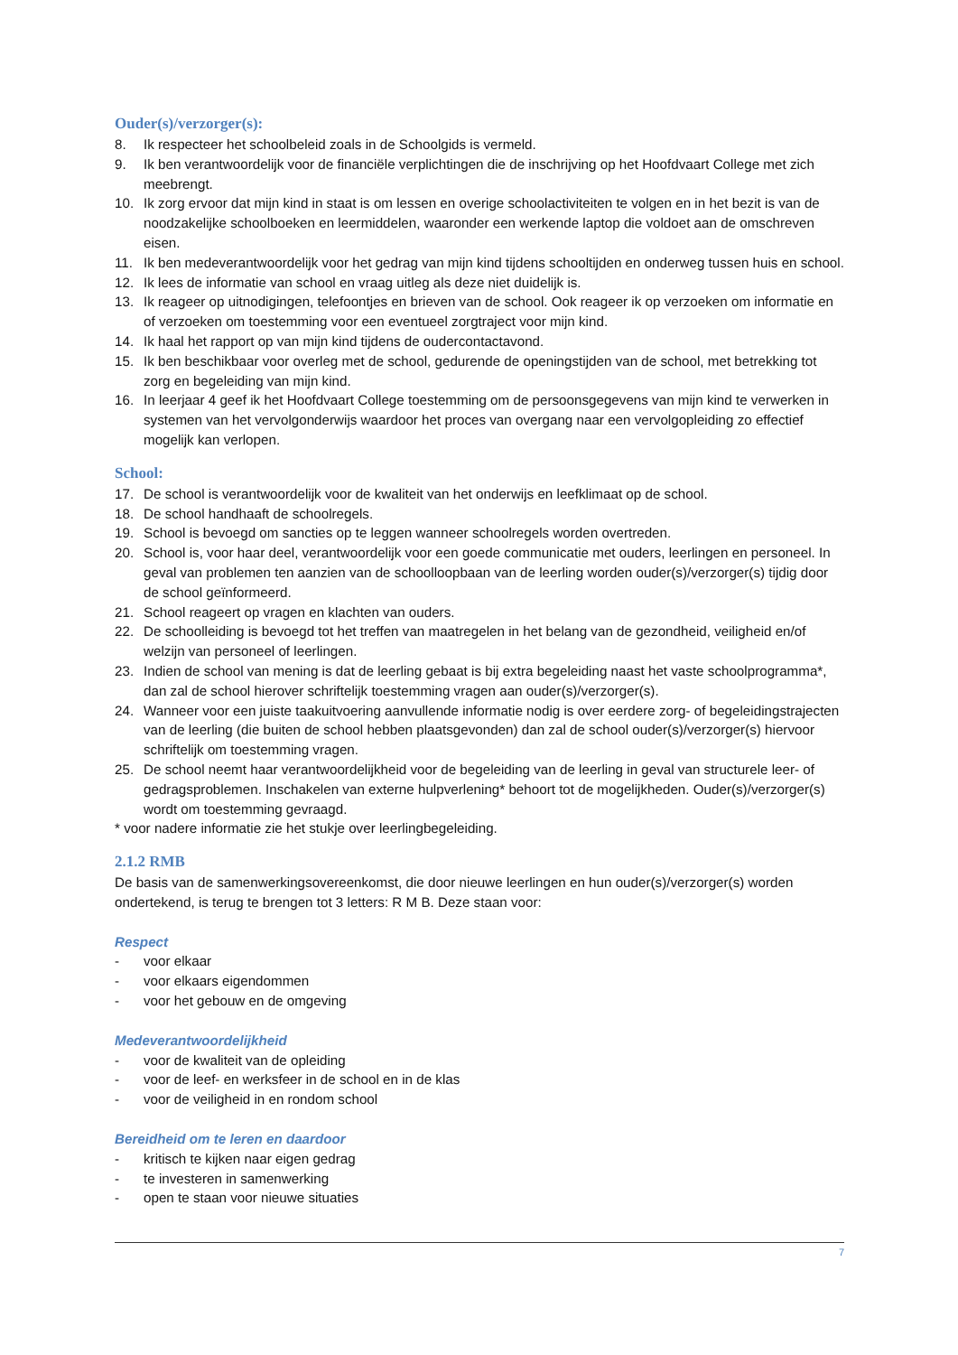Ouder(s)/verzorger(s):
8. Ik respecteer het schoolbeleid zoals in de Schoolgids is vermeld.
9. Ik ben verantwoordelijk voor de financiële verplichtingen die de inschrijving op het Hoofdvaart College met zich meebrengt.
10. Ik zorg ervoor dat mijn kind in staat is om lessen en overige schoolactiviteiten te volgen en in het bezit is van de noodzakelijke schoolboeken en leermiddelen, waaronder een werkende laptop die voldoet aan de omschreven eisen.
11. Ik ben medeverantwoordelijk voor het gedrag van mijn kind tijdens schooltijden en onderweg tussen huis en school.
12. Ik lees de informatie van school en vraag uitleg als deze niet duidelijk is.
13. Ik reageer op uitnodigingen, telefoontjes en brieven van de school. Ook reageer ik op verzoeken om informatie en of verzoeken om toestemming voor een eventueel zorgtraject voor mijn kind.
14. Ik haal het rapport op van mijn kind tijdens de oudercontactavond.
15. Ik ben beschikbaar voor overleg met de school, gedurende de openingstijden van de school, met betrekking tot zorg en begeleiding van mijn kind.
16. In leerjaar 4 geef ik het Hoofdvaart College toestemming om de persoonsgegevens van mijn kind te verwerken in systemen van het vervolgonderwijs waardoor het proces van overgang naar een vervolgopleiding zo effectief mogelijk kan verlopen.
School:
17. De school is verantwoordelijk voor de kwaliteit van het onderwijs en leefklimaat op de school.
18. De school handhaaft de schoolregels.
19. School is bevoegd om sancties op te leggen wanneer schoolregels worden overtreden.
20. School is, voor haar deel, verantwoordelijk voor een goede communicatie met ouders, leerlingen en personeel. In geval van problemen ten aanzien van de schoolloopbaan van de leerling worden ouder(s)/verzorger(s) tijdig door de school geïnformeerd.
21. School reageert op vragen en klachten van ouders.
22. De schoolleiding is bevoegd tot het treffen van maatregelen in het belang van de gezondheid, veiligheid en/of welzijn van personeel of leerlingen.
23. Indien de school van mening is dat de leerling gebaat is bij extra begeleiding naast het vaste schoolprogramma*, dan zal de school hierover schriftelijk toestemming vragen aan ouder(s)/verzorger(s).
24. Wanneer voor een juiste taakuitvoering aanvullende informatie nodig is over eerdere zorg- of begeleidingstrajecten van de leerling (die buiten de school hebben plaatsgevonden) dan zal de school ouder(s)/verzorger(s) hiervoor schriftelijk om toestemming vragen.
25. De school neemt haar verantwoordelijkheid voor de begeleiding van de leerling in geval van structurele leer- of gedragsproblemen. Inschakelen van externe hulpverlening* behoort tot de mogelijkheden. Ouder(s)/verzorger(s) wordt om toestemming gevraagd.
* voor nadere informatie zie het stukje over leerlingbegeleiding.
2.1.2 RMB
De basis van de samenwerkingsovereenkomst, die door nieuwe leerlingen en hun ouder(s)/verzorger(s) worden ondertekend, is terug te brengen tot 3 letters: R M B. Deze staan voor:
Respect
- voor elkaar
- voor elkaars eigendommen
- voor het gebouw en de omgeving
Medeverantwoordelijkheid
- voor de kwaliteit van de opleiding
- voor de leef- en werksfeer in de school en in de klas
- voor de veiligheid in en rondom school
Bereidheid om te leren en daardoor
- kritisch te kijken naar eigen gedrag
- te investeren in samenwerking
- open te staan voor nieuwe situaties
7